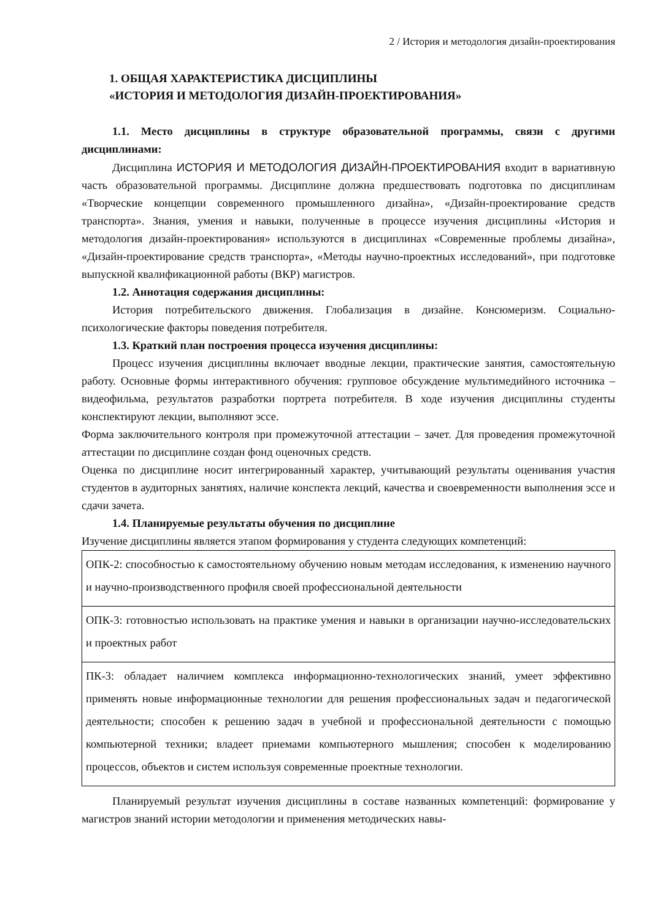2 / История и методология дизайн-проектирования
1. ОБЩАЯ ХАРАКТЕРИСТИКА ДИСЦИПЛИНЫ
«ИСТОРИЯ И МЕТОДОЛОГИЯ ДИЗАЙН-ПРОЕКТИРОВАНИЯ»
1.1. Место дисциплины в структуре образовательной программы, связи с другими дисциплинами:
Дисциплина ИСТОРИЯ И МЕТОДОЛОГИЯ ДИЗАЙН-ПРОЕКТИРОВАНИЯ входит в вариативную часть образовательной программы. Дисциплине должна предшествовать подготовка по дисциплинам «Творческие концепции современного промышленного дизайна», «Дизайн-проектирование средств транспорта». Знания, умения и навыки, полученные в процессе изучения дисциплины «История и методология дизайн-проектирования» используются в дисциплинах «Современные проблемы дизайна», «Дизайн-проектирование средств транспорта», «Методы научно-проектных исследований», при подготовке выпускной квалификационной работы (ВКР) магистров.
1.2. Аннотация содержания дисциплины:
История потребительского движения. Глобализация в дизайне. Консюмеризм. Социально-психологические факторы поведения потребителя.
1.3. Краткий план построения процесса изучения дисциплины:
Процесс изучения дисциплины включает вводные лекции, практические занятия, самостоятельную работу. Основные формы интерактивного обучения: групповое обсуждение мультимедийного источника – видеофильма, результатов разработки портрета потребителя. В ходе изучения дисциплины студенты конспектируют лекции, выполняют эссе.
Форма заключительного контроля при промежуточной аттестации – зачет. Для проведения промежуточной аттестации по дисциплине создан фонд оценочных средств.
Оценка по дисциплине носит интегрированный характер, учитывающий результаты оценивания участия студентов в аудиторных занятиях, наличие конспекта лекций, качества и своевременности выполнения эссе и сдачи зачета.
1.4. Планируемые результаты обучения по дисциплине
Изучение дисциплины является этапом формирования у студента следующих компетенций:
| ОПК-2: способностью к самостоятельному обучению новым методам исследования, к изменению научного и научно-производственного профиля своей профессиональной деятельности |
| ОПК-3: готовностью использовать на практике умения и навыки в организации научно-исследовательских и проектных работ |
| ПК-3: обладает наличием комплекса информационно-технологических знаний, умеет эффективно применять новые информационные технологии для решения профессиональных задач и педагогической деятельности; способен к решению задач в учебной и профессиональной деятельности с помощью компьютерной техники; владеет приемами компьютерного мышления; способен к моделированию процессов, объектов и систем используя современные проектные технологии. |
Планируемый результат изучения дисциплины в составе названных компетенций: формирование у магистров знаний истории методологии и применения методических навы-